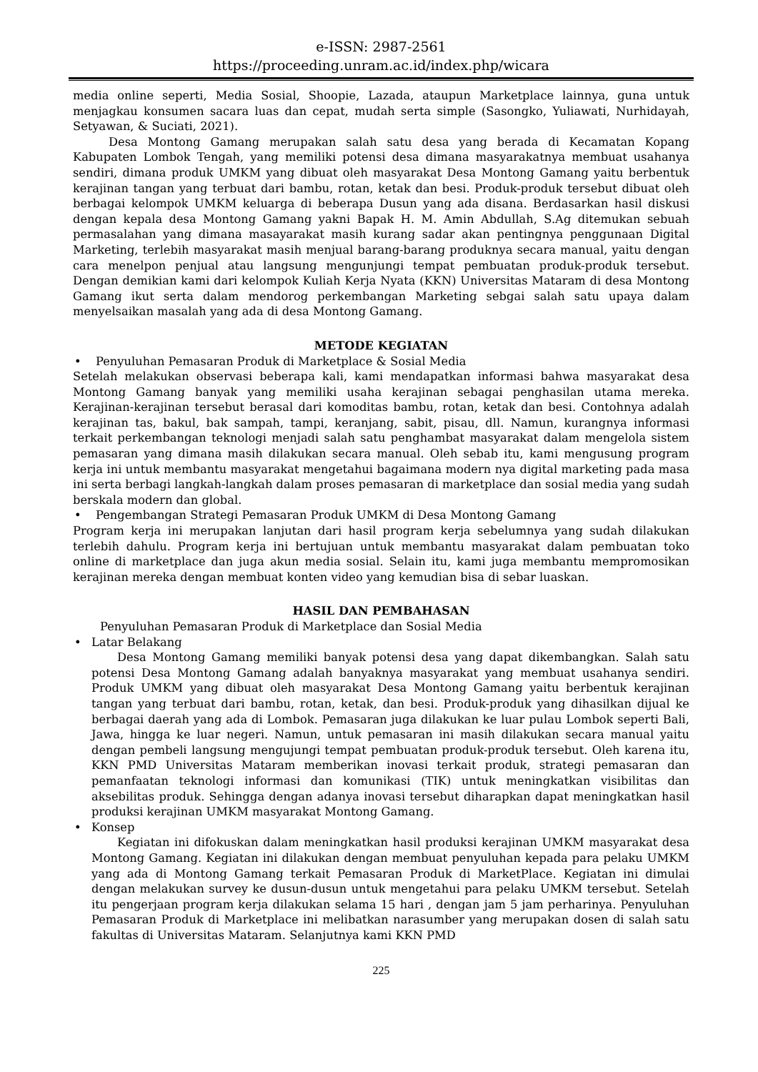e-ISSN: 2987-2561
https://proceeding.unram.ac.id/index.php/wicara
media online seperti, Media Sosial, Shoopie, Lazada, ataupun Marketplace lainnya, guna untuk menjagkau konsumen sacara luas dan cepat, mudah serta simple (Sasongko, Yuliawati, Nurhidayah, Setyawan, & Suciati, 2021).
Desa Montong Gamang merupakan salah satu desa yang berada di Kecamatan Kopang Kabupaten Lombok Tengah, yang memiliki potensi desa dimana masyarakatnya membuat usahanya sendiri, dimana produk UMKM yang dibuat oleh masyarakat Desa Montong Gamang yaitu berbentuk kerajinan tangan yang terbuat dari bambu, rotan, ketak dan besi. Produk-produk tersebut dibuat oleh berbagai kelompok UMKM keluarga di beberapa Dusun yang ada disana. Berdasarkan hasil diskusi dengan kepala desa Montong Gamang yakni Bapak H. M. Amin Abdullah, S.Ag ditemukan sebuah permasalahan yang dimana masayarakat masih kurang sadar akan pentingnya penggunaan Digital Marketing, terlebih masyarakat masih menjual barang-barang produknya secara manual, yaitu dengan cara menelpon penjual atau langsung mengunjungi tempat pembuatan produk-produk tersebut. Dengan demikian kami dari kelompok Kuliah Kerja Nyata (KKN) Universitas Mataram di desa Montong Gamang ikut serta dalam mendorog perkembangan Marketing sebgai salah satu upaya dalam menyelsaikan masalah yang ada di desa Montong Gamang.
METODE KEGIATAN
• Penyuluhan Pemasaran Produk di Marketplace & Sosial Media
Setelah melakukan observasi beberapa kali, kami mendapatkan informasi bahwa masyarakat desa Montong Gamang banyak yang memiliki usaha kerajinan sebagai penghasilan utama mereka. Kerajinan-kerajinan tersebut berasal dari komoditas bambu, rotan, ketak dan besi. Contohnya adalah kerajinan tas, bakul, bak sampah, tampi, keranjang, sabit, pisau, dll. Namun, kurangnya informasi terkait perkembangan teknologi menjadi salah satu penghambat masyarakat dalam mengelola sistem pemasaran yang dimana masih dilakukan secara manual. Oleh sebab itu, kami mengusung program kerja ini untuk membantu masyarakat mengetahui bagaimana modern nya digital marketing pada masa ini serta berbagi langkah-langkah dalam proses pemasaran di marketplace dan sosial media yang sudah berskala modern dan global.
• Pengembangan Strategi Pemasaran Produk UMKM di Desa Montong Gamang
Program kerja ini merupakan lanjutan dari hasil program kerja sebelumnya yang sudah dilakukan terlebih dahulu. Program kerja ini bertujuan untuk membantu masyarakat dalam pembuatan toko online di marketplace dan juga akun media sosial. Selain itu, kami juga membantu mempromosikan kerajinan mereka dengan membuat konten video yang kemudian bisa di sebar luaskan.
HASIL DAN PEMBAHASAN
Penyuluhan Pemasaran Produk di Marketplace dan Sosial Media
• Latar Belakang
Desa Montong Gamang memiliki banyak potensi desa yang dapat dikembangkan. Salah satu potensi Desa Montong Gamang adalah banyaknya masyarakat yang membuat usahanya sendiri. Produk UMKM yang dibuat oleh masyarakat Desa Montong Gamang yaitu berbentuk kerajinan tangan yang terbuat dari bambu, rotan, ketak, dan besi. Produk-produk yang dihasilkan dijual ke berbagai daerah yang ada di Lombok. Pemasaran juga dilakukan ke luar pulau Lombok seperti Bali, Jawa, hingga ke luar negeri. Namun, untuk pemasaran ini masih dilakukan secara manual yaitu dengan pembeli langsung mengujungi tempat pembuatan produk-produk tersebut. Oleh karena itu, KKN PMD Universitas Mataram memberikan inovasi terkait produk, strategi pemasaran dan pemanfaatan teknologi informasi dan komunikasi (TIK) untuk meningkatkan visibilitas dan aksebilitas produk. Sehingga dengan adanya inovasi tersebut diharapkan dapat meningkatkan hasil produksi kerajinan UMKM masyarakat Montong Gamang.
• Konsep
Kegiatan ini difokuskan dalam meningkatkan hasil produksi kerajinan UMKM masyarakat desa Montong Gamang. Kegiatan ini dilakukan dengan membuat penyuluhan kepada para pelaku UMKM yang ada di Montong Gamang terkait Pemasaran Produk di MarketPlace. Kegiatan ini dimulai dengan melakukan survey ke dusun-dusun untuk mengetahui para pelaku UMKM tersebut. Setelah itu pengerjaan program kerja dilakukan selama 15 hari , dengan jam 5 jam perharinya. Penyuluhan Pemasaran Produk di Marketplace ini melibatkan narasumber yang merupakan dosen di salah satu fakultas di Universitas Mataram. Selanjutnya kami KKN PMD
225